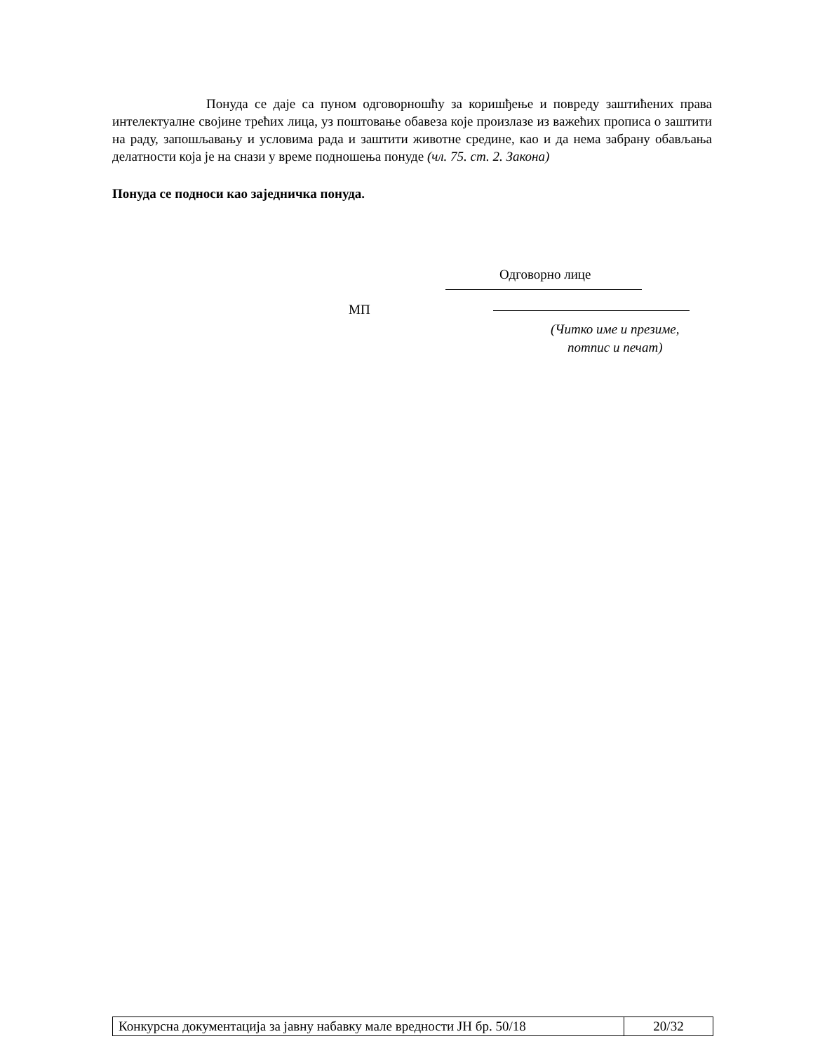Понуда се даје са пуном одговорношћу за коришђење и повреду заштићених права интелектуалне својине трећих лица, уз поштовање обавеза које произлазе из важећих прописа о заштити на раду, запошљавању и условима рада и заштити животне средине, као и да нема забрану обављања делатности која је на снази у време подношења понуде (чл. 75. ст. 2. Закона)
Понуда се подноси као заједничка понуда.
Одговорно лице
МП
(Читко име и презиме,
потпис и печат)
| Конкурсна документација за јавну набавку мале вредности ЈН бр. 50/18 | 20/32 |